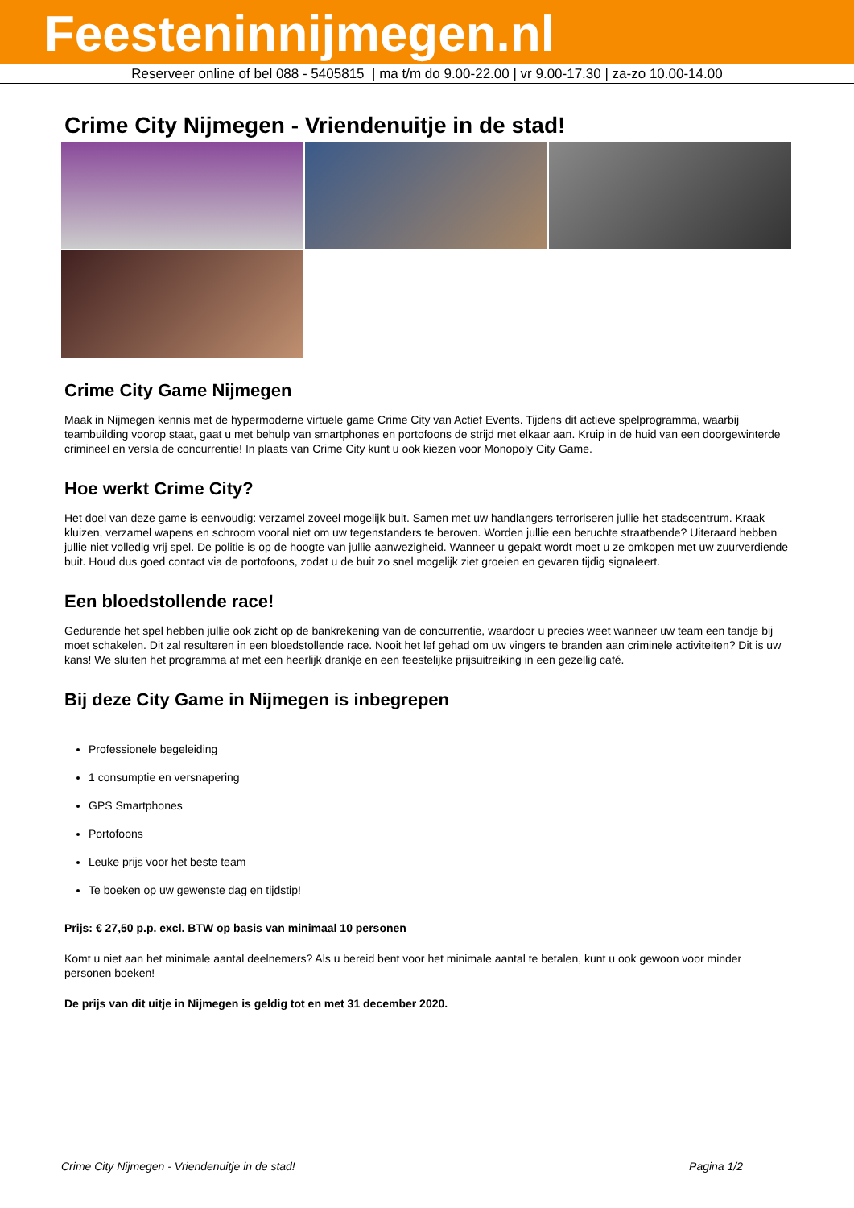Feesteninnijmegen.nl
Reserveer online of bel 088 - 5405815 | ma t/m do 9.00-22.00 | vr 9.00-17.30 | za-zo 10.00-14.00
Crime City Nijmegen - Vriendenuitje in de stad!
Crime City Game Nijmegen
Maak in Nijmegen kennis met de hypermoderne virtuele game Crime City van Actief Events. Tijdens dit actieve spelprogramma, waarbij teambuilding voorop staat, gaat u met behulp van smartphones en portofoons de strijd met elkaar aan. Kruip in de huid van een doorgewinterde crimineel en versla de concurrentie! In plaats van Crime City kunt u ook kiezen voor Monopoly City Game.
Hoe werkt Crime City?
Het doel van deze game is eenvoudig: verzamel zoveel mogelijk buit. Samen met uw handlangers terroriseren jullie het stadscentrum. Kraak kluizen, verzamel wapens en schroom vooral niet om uw tegenstanders te beroven. Worden jullie een beruchte straatbende? Uiteraard hebben jullie niet volledig vrij spel. De politie is op de hoogte van jullie aanwezigheid. Wanneer u gepakt wordt moet u ze omkopen met uw zuurverdiende buit. Houd dus goed contact via de portofoons, zodat u de buit zo snel mogelijk ziet groeien en gevaren tijdig signaleert.
Een bloedstollende race!
Gedurende het spel hebben jullie ook zicht op de bankrekening van de concurrentie, waardoor u precies weet wanneer uw team een tandje bij moet schakelen. Dit zal resulteren in een bloedstollende race. Nooit het lef gehad om uw vingers te branden aan criminele activiteiten? Dit is uw kans! We sluiten het programma af met een heerlijk drankje en een feestelijke prijsuitreiking in een gezellig café.
Bij deze City Game in Nijmegen is inbegrepen
Professionele begeleiding
1 consumptie en versnapering
GPS Smartphones
Portofoons
Leuke prijs voor het beste team
Te boeken op uw gewenste dag en tijdstip!
Prijs: € 27,50 p.p. excl. BTW op basis van minimaal 10 personen
Komt u niet aan het minimale aantal deelnemers? Als u bereid bent voor het minimale aantal te betalen, kunt u ook gewoon voor minder personen boeken!
De prijs van dit uitje in Nijmegen is geldig tot en met 31 december 2020.
Crime City Nijmegen - Vriendenuitje in de stad! Pagina 1/2